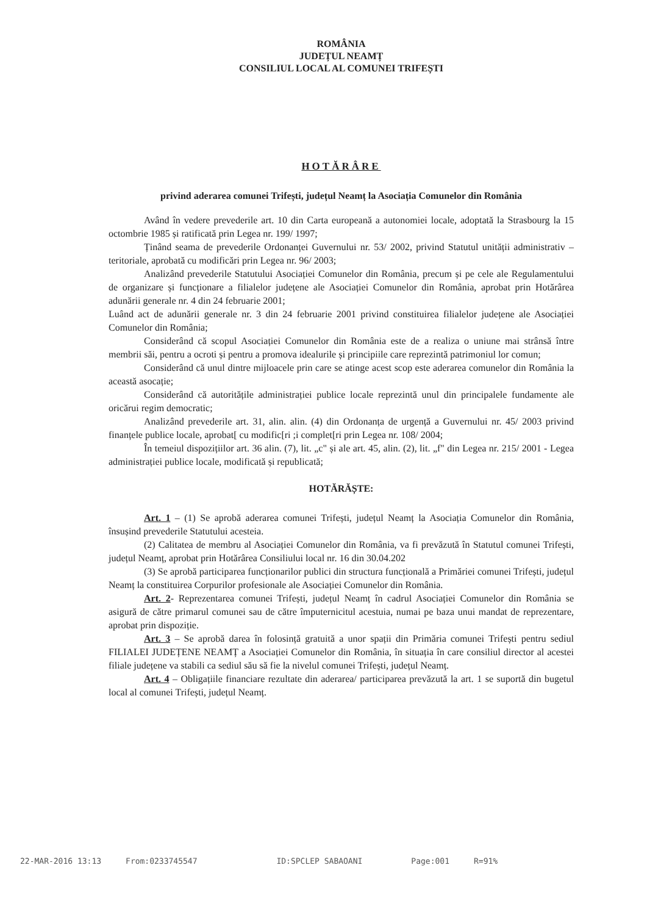ROMÂNIA
JUDEȚUL NEAMȚ
CONSILIUL LOCAL AL COMUNEI TRIFEȘTI
HOTĂRÂRE
privind aderarea comunei Trifești, județul Neamț la Asociația Comunelor din România
Având în vedere prevederile art. 10 din Carta europeană a autonomiei locale, adoptată la Strasbourg la 15 octombrie 1985 și ratificată prin Legea nr. 199/ 1997;
Ținând seama de prevederile Ordonanței Guvernului nr. 53/ 2002, privind Statutul unității administrativ – teritoriale, aprobată cu modificări prin Legea nr. 96/ 2003;
Analizând prevederile Statutului Asociației Comunelor din România, precum și pe cele ale Regulamentului de organizare și funcționare a filialelor județene ale Asociației Comunelor din România, aprobat prin Hotărârea adunării generale nr. 4 din 24 februarie 2001;
Luând act de adunării generale nr. 3 din 24 februarie 2001 privind constituirea filialelor județene ale Asociației Comunelor din România;
Considerând că scopul Asociației Comunelor din România este de a realiza o uniune mai strânsă între membrii săi, pentru a ocroti și pentru a promova idealurile și principiile care reprezintă patrimoniul lor comun;
Considerând că unul dintre mijloacele prin care se atinge acest scop este aderarea comunelor din România la această asocație;
Considerând că autoritățile administrației publice locale reprezintă unul din principalele fundamente ale oricărui regim democratic;
Analizând prevederile art. 31, alin. alin. (4) din Ordonanța de urgență a Guvernului nr. 45/ 2003 privind finanțele publice locale, aprobat[ cu modific[ri ;i complet[ri prin Legea nr. 108/ 2004;
În temeiul dispozițiilor art. 36 alin. (7), lit. „c" și ale art. 45, alin. (2), lit. „f" din Legea nr. 215/ 2001 - Legea administrației publice locale, modificată și republicată;
HOTĂRĂȘTE:
Art. 1 – (1) Se aprobă aderarea comunei Trifești, județul Neamț la Asociația Comunelor din România, însușind prevederile Statutului acesteia.
(2) Calitatea de membru al Asociației Comunelor din România, va fi prevăzută în Statutul comunei Trifești, județul Neamț, aprobat prin Hotărârea Consiliului local nr. 16 din 30.04.202
(3) Se aprobă participarea funcționarilor publici din structura funcțională a Primăriei comunei Trifești, județul Neamț la constituirea Corpurilor profesionale ale Asociației Comunelor din România.
Art. 2- Reprezentarea comunei Trifești, județul Neamț în cadrul Asociației Comunelor din România se asigură de către primarul comunei sau de către împuternicitul acestuia, numai pe baza unui mandat de reprezentare, aprobat prin dispoziție.
Art. 3 – Se aprobă darea în folosință gratuită a unor spații din Primăria comunei Trifești pentru sediul FILIALEI JUDEȚENE NEAMȚ a Asociației Comunelor din România, în situația în care consiliul director al acestei filiale județene va stabili ca sediul său să fie la nivelul comunei Trifești, județul Neamț.
Art. 4 – Obligațiile financiare rezultate din aderarea/ participarea prevăzută la art. 1 se suportă din bugetul local al comunei Trifești, județul Neamț.
22-MAR-2016 13:13 From:0233745547 ID:SPCLEP SABAOANI Page:001 R=91%